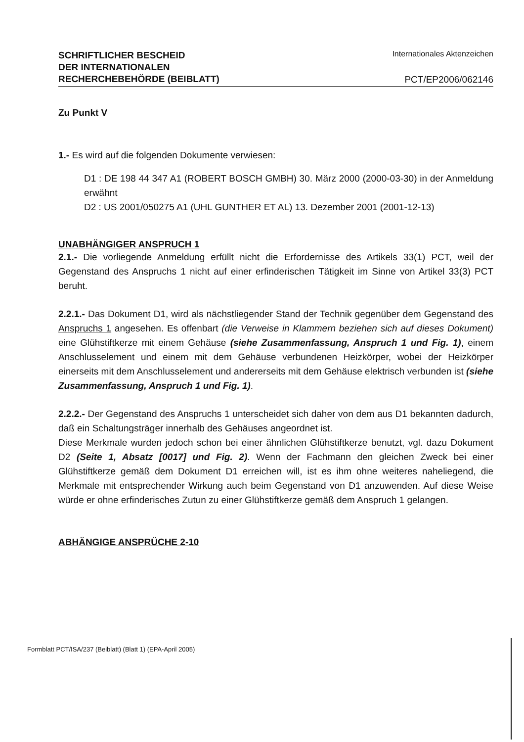SCHRIFTLICHER BESCHEID
DER INTERNATIONALEN
RECHERCHEBEHÖRDE (BEIBLATT)
Internationales Aktenzeichen
PCT/EP2006/062146
Zu Punkt V
1.- Es wird auf die folgenden Dokumente verwiesen:
D1 : DE 198 44 347 A1 (ROBERT BOSCH GMBH) 30. März 2000 (2000-03-30) in der Anmeldung erwähnt
D2 : US 2001/050275 A1 (UHL GUNTHER ET AL) 13. Dezember 2001 (2001-12-13)
UNABHÄNGIGER ANSPRUCH 1
2.1.- Die vorliegende Anmeldung erfüllt nicht die Erfordernisse des Artikels 33(1) PCT, weil der Gegenstand des Anspruchs 1 nicht auf einer erfinderischen Tätigkeit im Sinne von Artikel 33(3) PCT beruht.
2.2.1.- Das Dokument D1, wird als nächstliegender Stand der Technik gegenüber dem Gegenstand des Anspruchs 1 angesehen. Es offenbart (die Verweise in Klammern beziehen sich auf dieses Dokument) eine Glühstiftkerze mit einem Gehäuse (siehe Zusammenfassung, Anspruch 1 und Fig. 1), einem Anschlusselement und einem mit dem Gehäuse verbundenen Heizkörper, wobei der Heizkörper einerseits mit dem Anschlusselement und andererseits mit dem Gehäuse elektrisch verbunden ist (siehe Zusammenfassung, Anspruch 1 und Fig. 1).
2.2.2.- Der Gegenstand des Anspruchs 1 unterscheidet sich daher von dem aus D1 bekannten dadurch, daß ein Schaltungsträger innerhalb des Gehäuses angeordnet ist.
Diese Merkmale wurden jedoch schon bei einer ähnlichen Glühstiftkerze benutzt, vgl. dazu Dokument D2 (Seite 1, Absatz [0017] und Fig. 2). Wenn der Fachmann den gleichen Zweck bei einer Glühstiftkerze gemäß dem Dokument D1 erreichen will, ist es ihm ohne weiteres naheliegend, die Merkmale mit entsprechender Wirkung auch beim Gegenstand von D1 anzuwenden. Auf diese Weise würde er ohne erfinderisches Zutun zu einer Glühstiftkerze gemäß dem Anspruch 1 gelangen.
ABHÄNGIGE ANSPRÜCHE 2-10
Formblatt PCT/ISA/237 (Beiblatt) (Blatt 1) (EPA-April 2005)